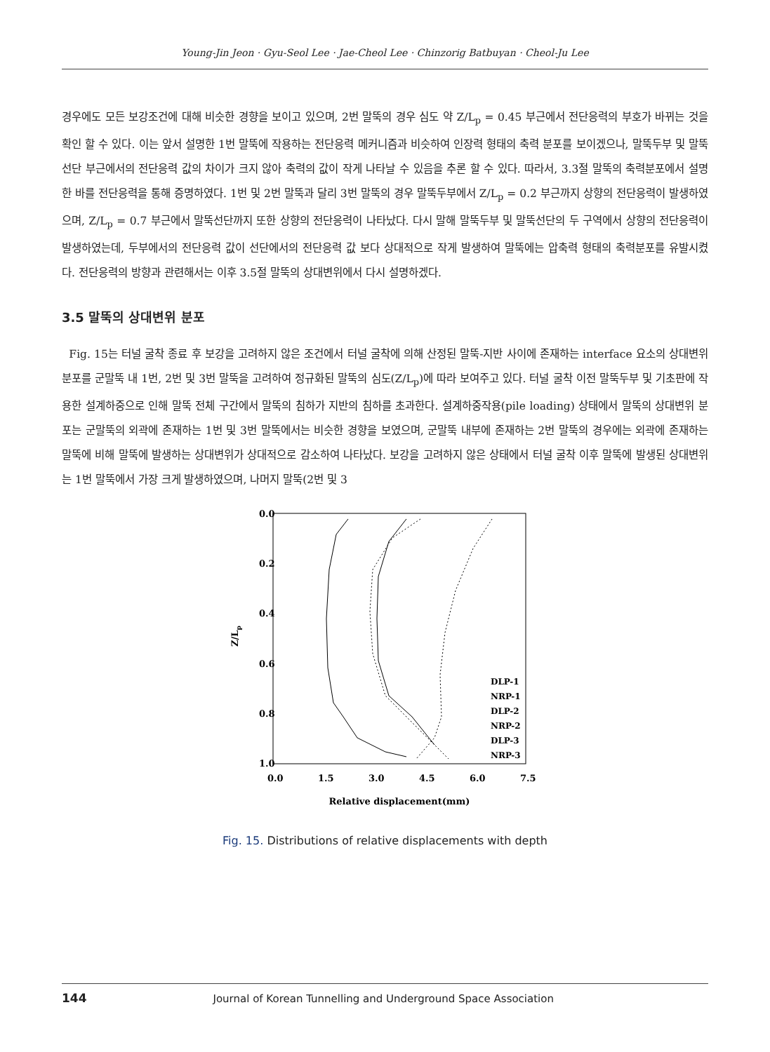Young-Jin Jeon · Gyu-Seol Lee · Jae-Cheol Lee · Chinzorig Batbuyan · Cheol-Ju Lee
경우에도 모든 보강조건에 대해 비슷한 경향을 보이고 있으며, 2번 말뚝의 경우 심도 약 Z/L<sub>p</sub> = 0.45 부근에서 전단응력의 부호가 바뀌는 것을 확인 할 수 있다. 이는 앞서 설명한 1번 말뚝에 작용하는 전단응력 메커니즘과 비슷하여 인장력 형태의 축력 분포를 보이겠으나, 말뚝두부 및 말뚝선단 부근에서의 전단응력 값의 차이가 크지 않아 축력의 값이 작게 나타날 수 있음을 추론 할 수 있다. 따라서, 3.3절 말뚝의 축력분포에서 설명한 바를 전단응력을 통해 증명하였다. 1번 및 2번 말뚝과 달리 3번 말뚝의 경우 말뚝두부에서 Z/L<sub>p</sub> = 0.2 부근까지 상향의 전단응력이 발생하였으며, Z/L<sub>p</sub> = 0.7 부근에서 말뚝선단까지 또한 상향의 전단응력이 나타났다. 다시 말해 말뚝두부 및 말뚝선단의 두 구역에서 상향의 전단응력이 발생하였는데, 두부에서의 전단응력 값이 선단에서의 전단응력 값 보다 상대적으로 작게 발생하여 말뚝에는 압축력 형태의 축력분포를 유발시켰다. 전단응력의 방향과 관련해서는 이후 3.5절 말뚝의 상대변위에서 다시 설명하겠다.
3.5 말뚝의 상대변위 분포
Fig. 15는 터널 굴착 종료 후 보강을 고려하지 않은 조건에서 터널 굴착에 의해 산정된 말뚝-지반 사이에 존재하는 interface 요소의 상대변위 분포를 군말뚝 내 1번, 2번 및 3번 말뚝을 고려하여 정규화된 말뚝의 심도(Z/L<sub>p</sub>)에 따라 보여주고 있다. 터널 굴착 이전 말뚝두부 및 기초판에 작용한 설계하중으로 인해 말뚝 전체 구간에서 말뚝의 침하가 지반의 침하를 초과한다. 설계하중작용(pile loading) 상태에서 말뚝의 상대변위 분포는 군말뚝의 외곽에 존재하는 1번 및 3번 말뚝에서는 비슷한 경향을 보였으며, 군말뚝 내부에 존재하는 2번 말뚝의 경우에는 외곽에 존재하는 말뚝에 비해 말뚝에 발생하는 상대변위가 상대적으로 감소하여 나타났다. 보강을 고려하지 않은 상태에서 터널 굴착 이후 말뚝에 발생된 상대변위는 1번 말뚝에서 가장 크게 발생하였으며, 나머지 말뚝(2번 및 3
0.0
0.2
0.4
0.6
0.8
1.0
0.0
1.5
3.0
4.5
6.0
7.5
Z/Lp
Relative displacement(mm)
DLP-1
NRP-1
DLP-2
NRP-2
DLP-3
NRP-3
Fig. 15. Distributions of relative displacements with depth
144 Journal of Korean Tunnelling and Underground Space Association